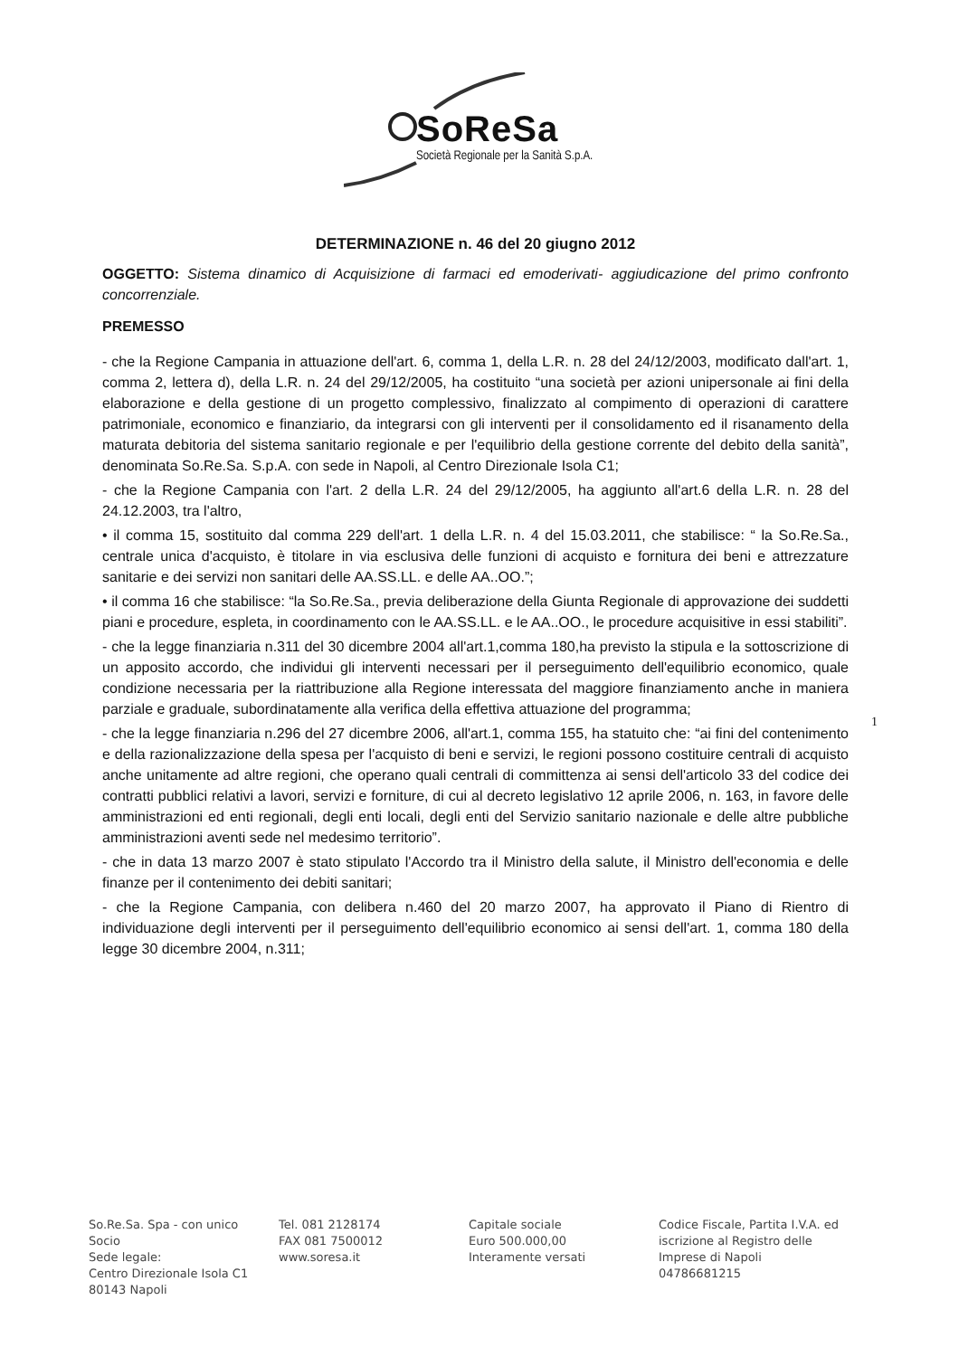SoReSa
Società Regionale per la Sanità S.p.A.
1
DETERMINAZIONE n. 46 del 20 giugno 2012
OGGETTO: Sistema dinamico di Acquisizione di farmaci ed emoderivati- aggiudicazione del primo confronto concorrenziale.
PREMESSO
- che la Regione Campania in attuazione dell'art. 6, comma 1, della L.R. n. 28 del 24/12/2003, modificato dall'art. 1, comma 2, lettera d), della L.R. n. 24 del 29/12/2005, ha costituito “una società per azioni unipersonale ai fini della elaborazione e della gestione di un progetto complessivo, finalizzato al compimento di operazioni di carattere patrimoniale, economico e finanziario, da integrarsi con gli interventi per il consolidamento ed il risanamento della maturata debitoria del sistema sanitario regionale e per l'equilibrio della gestione corrente del debito della sanità”, denominata So.Re.Sa. S.p.A. con sede in Napoli, al Centro Direzionale Isola C1;
- che la Regione Campania con l'art. 2 della L.R. 24 del 29/12/2005, ha aggiunto all'art.6 della L.R. n. 28 del 24.12.2003, tra l'altro,
• il comma 15, sostituito dal comma 229 dell'art. 1 della L.R. n. 4 del 15.03.2011, che stabilisce: “ la So.Re.Sa., centrale unica d'acquisto, è titolare in via esclusiva delle funzioni di acquisto e fornitura dei beni e attrezzature sanitarie e dei servizi non sanitari delle AA.SS.LL. e delle AA..OO.”;
• il comma 16 che stabilisce: “la So.Re.Sa., previa deliberazione della Giunta Regionale di approvazione dei suddetti piani e procedure, espleta, in coordinamento con le AA.SS.LL. e le AA..OO., le procedure acquisitive in essi stabiliti”.
- che la legge finanziaria n.311 del 30 dicembre 2004 all'art.1,comma 180,ha previsto la stipula e la sottoscrizione di un apposito accordo, che individui gli interventi necessari per il perseguimento dell'equilibrio economico, quale condizione necessaria per la riattribuzione alla Regione interessata del maggiore finanziamento anche in maniera parziale e graduale, subordinatamente alla verifica della effettiva attuazione del programma;
- che la legge finanziaria n.296 del 27 dicembre 2006, all'art.1, comma 155, ha statuito che: “ai fini del contenimento e della razionalizzazione della spesa per l'acquisto di beni e servizi, le regioni possono costituire centrali di acquisto anche unitamente ad altre regioni, che operano quali centrali di committenza ai sensi dell'articolo 33 del codice dei contratti pubblici relativi a lavori, servizi e forniture, di cui al decreto legislativo 12 aprile 2006, n. 163, in favore delle amministrazioni ed enti regionali, degli enti locali, degli enti del Servizio sanitario nazionale e delle altre pubbliche amministrazioni aventi sede nel medesimo territorio”.
- che in data 13 marzo 2007 è stato stipulato l'Accordo tra il Ministro della salute, il Ministro dell'economia e delle finanze per il contenimento dei debiti sanitari;
- che la Regione Campania, con delibera n.460 del 20 marzo 2007, ha approvato il Piano di Rientro di individuazione degli interventi per il perseguimento dell'equilibrio economico ai sensi dell'art. 1, comma 180 della legge 30 dicembre 2004, n.311;
So.Re.Sa. Spa - con unico Socio
Sede legale:
Centro Direzionale Isola C1 80143 Napoli
Tel. 081 2128174
FAX 081 7500012
www.soresa.it
Capitale sociale
Euro 500.000,00
Interamente versati
Codice Fiscale, Partita I.V.A. ed iscrizione al Registro delle Imprese di Napoli 04786681215